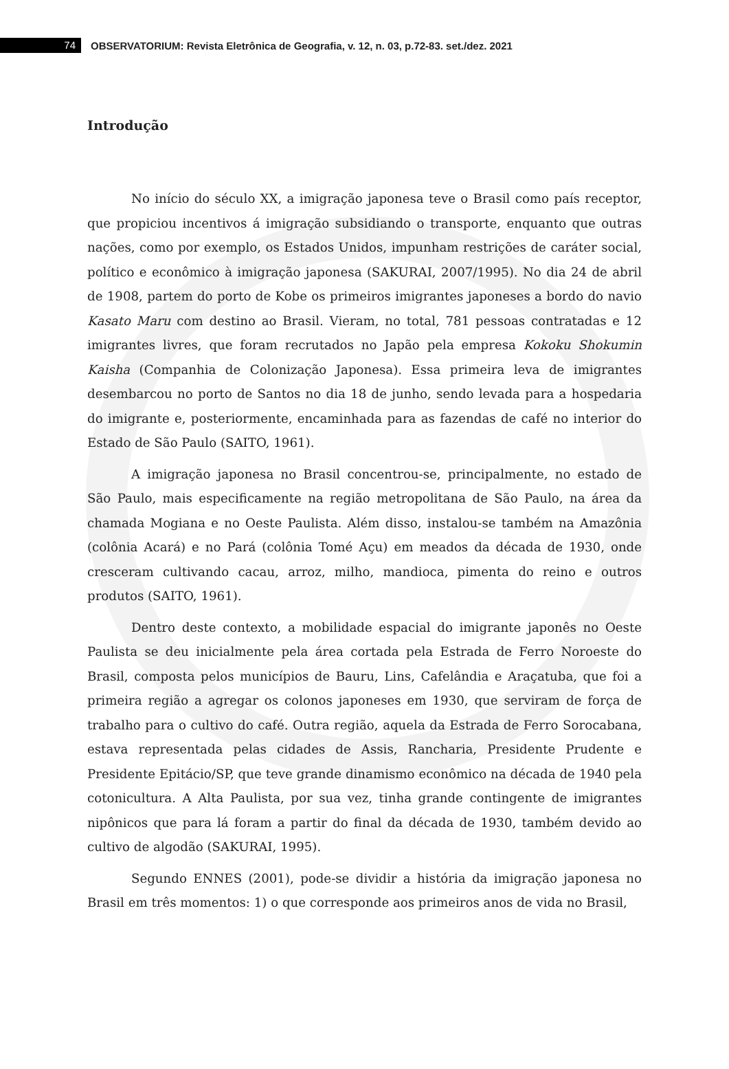74
OBSERVATORIUM: Revista Eletrônica de Geografia, v. 12, n. 03, p.72-83. set./dez. 2021
Introdução
No início do século XX, a imigração japonesa teve o Brasil como país receptor, que propiciou incentivos á imigração subsidiando o transporte, enquanto que outras nações, como por exemplo, os Estados Unidos, impunham restrições de caráter social, político e econômico à imigração japonesa (SAKURAI, 2007/1995). No dia 24 de abril de 1908, partem do porto de Kobe os primeiros imigrantes japoneses a bordo do navio Kasato Maru com destino ao Brasil. Vieram, no total, 781 pessoas contratadas e 12 imigrantes livres, que foram recrutados no Japão pela empresa Kokoku Shokumin Kaisha (Companhia de Colonização Japonesa). Essa primeira leva de imigrantes desembarcou no porto de Santos no dia 18 de junho, sendo levada para a hospedaria do imigrante e, posteriormente, encaminhada para as fazendas de café no interior do Estado de São Paulo (SAITO, 1961).
A imigração japonesa no Brasil concentrou-se, principalmente, no estado de São Paulo, mais especificamente na região metropolitana de São Paulo, na área da chamada Mogiana e no Oeste Paulista. Além disso, instalou-se também na Amazônia (colônia Acará) e no Pará (colônia Tomé Açu) em meados da década de 1930, onde cresceram cultivando cacau, arroz, milho, mandioca, pimenta do reino e outros produtos (SAITO, 1961).
Dentro deste contexto, a mobilidade espacial do imigrante japonês no Oeste Paulista se deu inicialmente pela área cortada pela Estrada de Ferro Noroeste do Brasil, composta pelos municípios de Bauru, Lins, Cafelândia e Araçatuba, que foi a primeira região a agregar os colonos japoneses em 1930, que serviram de força de trabalho para o cultivo do café. Outra região, aquela da Estrada de Ferro Sorocabana, estava representada pelas cidades de Assis, Rancharia, Presidente Prudente e Presidente Epitácio/SP, que teve grande dinamismo econômico na década de 1940 pela cotonicultura. A Alta Paulista, por sua vez, tinha grande contingente de imigrantes nipônicos que para lá foram a partir do final da década de 1930, também devido ao cultivo de algodão (SAKURAI, 1995).
Segundo ENNES (2001), pode-se dividir a história da imigração japonesa no Brasil em três momentos: 1) o que corresponde aos primeiros anos de vida no Brasil,